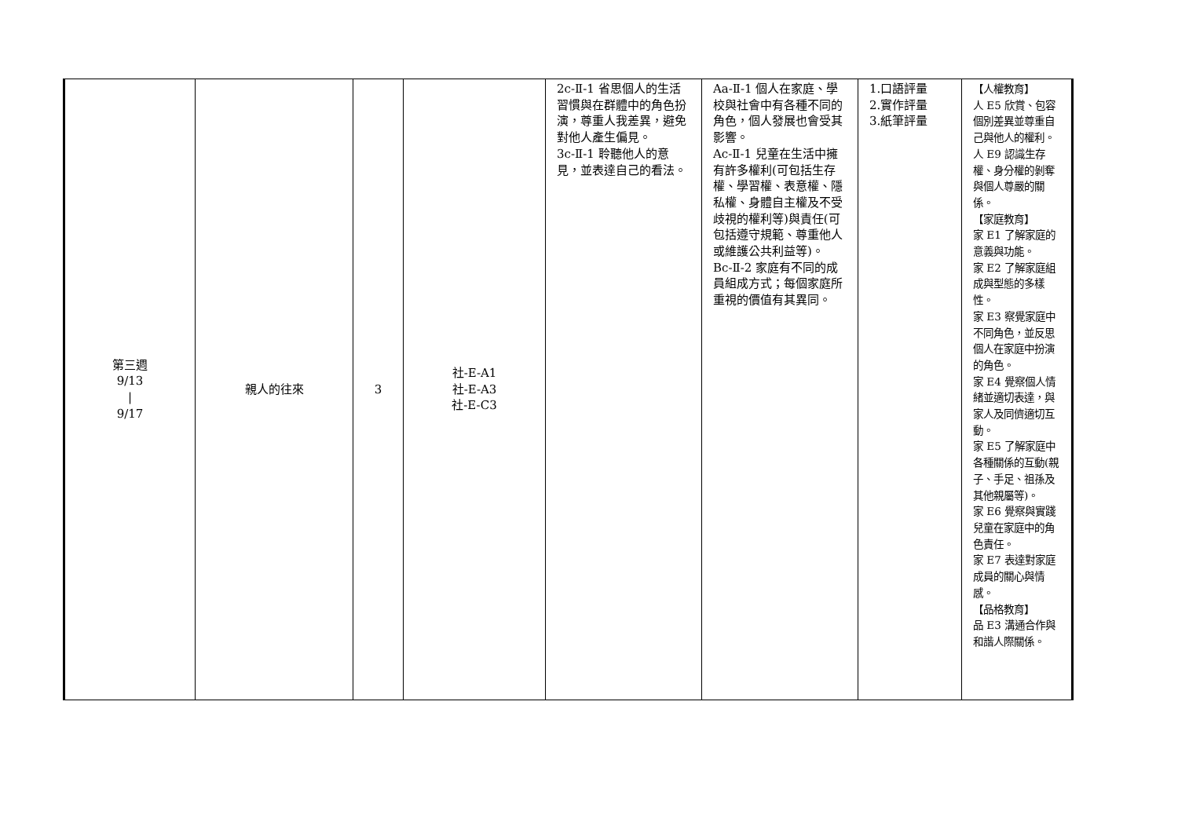| 第三週 9/13 / 9/17 | 親人的往來 | 3 | 社-E-A1 社-E-A3 社-E-C3 | 2c-Ⅱ-1 省思個人的生活習慣與在群體中的角色扮演，尊重人我差異，避免對他人產生偏見。 3c-Ⅱ-1 聆聽他人的意見，並表達自己的看法。 | Aa-Ⅱ-1 個人在家庭、學校與社會中有各種不同的角色，個人發展也會受其影響。 Ac-Ⅱ-1 兒童在生活中擁有許多權利(可包括生存權、學習權、表意權、隱私權、身體自主權及不受歧視的權利等)與責任(可包括遵守規範、尊重他人或維護公共利益等)。 Bc-Ⅱ-2 家庭有不同的成員組成方式；每個家庭所重視的價值有其異同。 | 1.口語評量 2.實作評量 3.紙筆評量 | 【人權教育】 人 E5 欣賞、包容個別差異並尊重自己與他人的權利。 人 E9 認識生存權、身分權的剝奪與個人尊嚴的關係。 【家庭教育】 家 E1 了解家庭的意義與功能。 家 E2 了解家庭組成與型態的多樣性。 家 E3 察覺家庭中不同角色，並反思個人在家庭中扮演的角色。 家 E4 覺察個人情緒並適切表達，與家人及同儕適切互動。 家 E5 了解家庭中各種關係的互動(親子、手足、祖孫及其他親屬等)。 家 E6 覺察與實踐兒童在家庭中的角色責任。 家 E7 表達對家庭成員的關心與情感。 【品格教育】 品 E3 溝通合作與和諧人際關係。 |